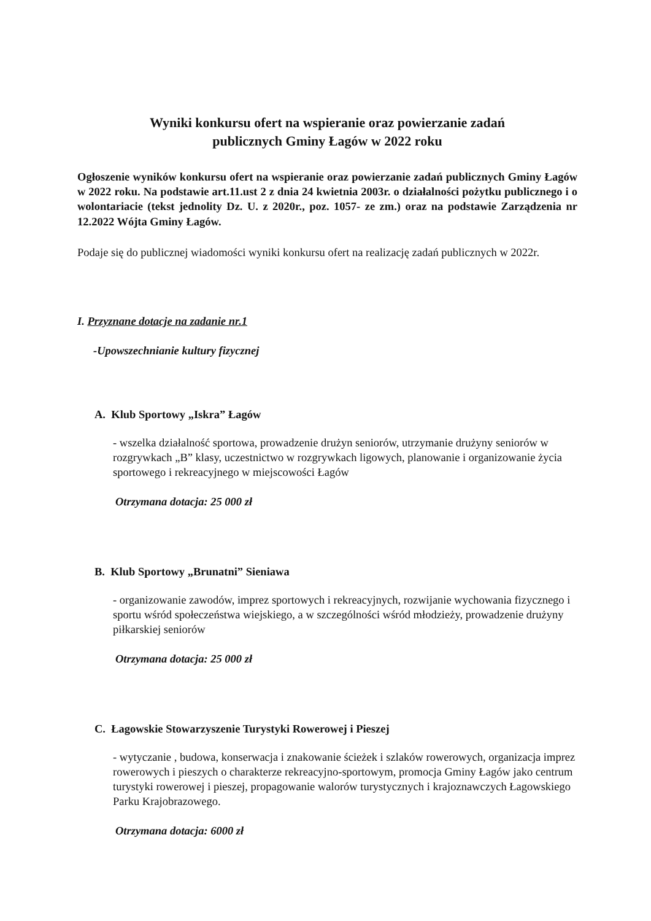Wyniki konkursu ofert na wspieranie oraz powierzanie zadań
publicznych Gminy Łagów w 2022 roku
Ogłoszenie wyników konkursu ofert na wspieranie oraz powierzanie zadań publicznych Gminy Łagów w 2022 roku. Na podstawie art.11.ust 2 z dnia 24 kwietnia 2003r. o działalności pożytku publicznego i o wolontariacie (tekst jednolity Dz. U. z 2020r., poz. 1057- ze zm.) oraz na podstawie Zarządzenia nr 12.2022 Wójta Gminy Łagów.
Podaje się do publicznej wiadomości wyniki konkursu ofert na realizację zadań publicznych w 2022r.
I. Przyznane dotacje na zadanie nr.1
-Upowszechnianie kultury fizycznej
A. Klub Sportowy „Iskra” Łagów
- wszelka działalność sportowa, prowadzenie drużyn seniorów, utrzymanie drużyny seniorów w rozgrywkach „B” klasy, uczestnictwo w rozgrywkach ligowych, planowanie i organizowanie życia sportowego i rekreacyjnego w miejscowości Łagów
Otrzymana dotacja: 25 000 zł
B. Klub Sportowy „Brunatni” Sieniawa
- organizowanie zawodów, imprez sportowych i rekreacyjnych, rozwijanie wychowania fizycznego i sportu wśród społeczeństwa wiejskiego, a w szczególności wśród młodzieży, prowadzenie drużyny piłkarskiej seniorów
Otrzymana dotacja: 25 000 zł
C. Łagowskie Stowarzyszenie Turystyki Rowerowej i Pieszej
- wytyczanie , budowa, konserwacja i znakowanie ścieżek i szlaków rowerowych, organizacja imprez rowerowych i pieszych o charakterze rekreacyjno-sportowym, promocja Gminy Łagów jako centrum turystyki rowerowej i pieszej, propagowanie walorów turystycznych i krajoznawczych Łagowskiego Parku Krajobrazowego.
Otrzymana dotacja: 6000 zł